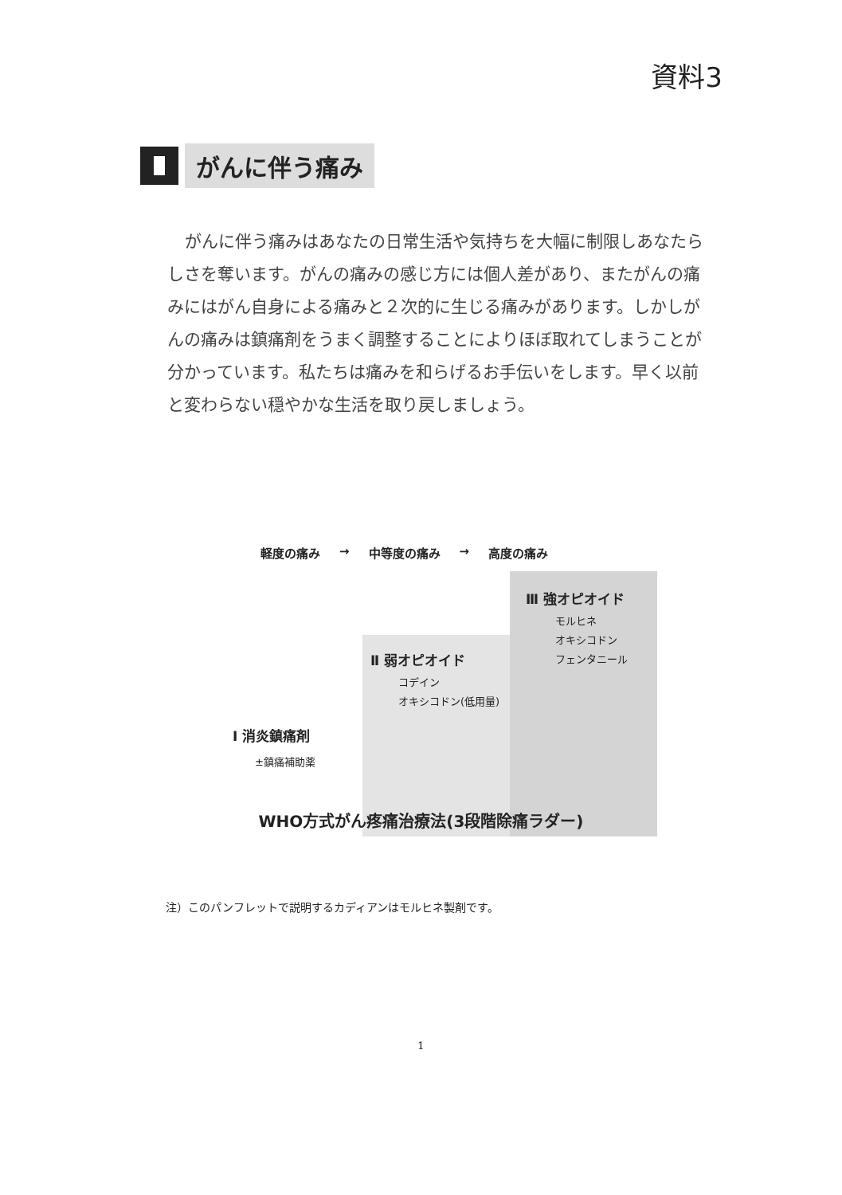資料3
がんに伴う痛み
がんに伴う痛みはあなたの日常生活や気持ちを大幅に制限しあなたらしさを奪います。がんの痛みの感じ方には個人差があり、またがんの痛みにはがん自身による痛みと２次的に生じる痛みがあります。しかしがんの痛みは鎮痛剤をうまく調整することによりほぼ取れてしまうことが分かっています。私たちは痛みを和らげるお手伝いをします。早く以前と変わらない穏やかな生活を取り戻しましょう。
軽度の痛み → 中等度の痛み → 高度の痛み
Ⅲ 強オピオイド
モルヒネ
オキシコドン
フェンタニール
Ⅱ 弱オピオイド
コデイン
オキシコドン(低用量)
Ⅰ 消炎鎮痛剤
±鎮痛補助薬
WHO方式がん疼痛治療法(3段階除痛ラダー)
注）このパンフレットで説明するカディアンはモルヒネ製剤です。
1